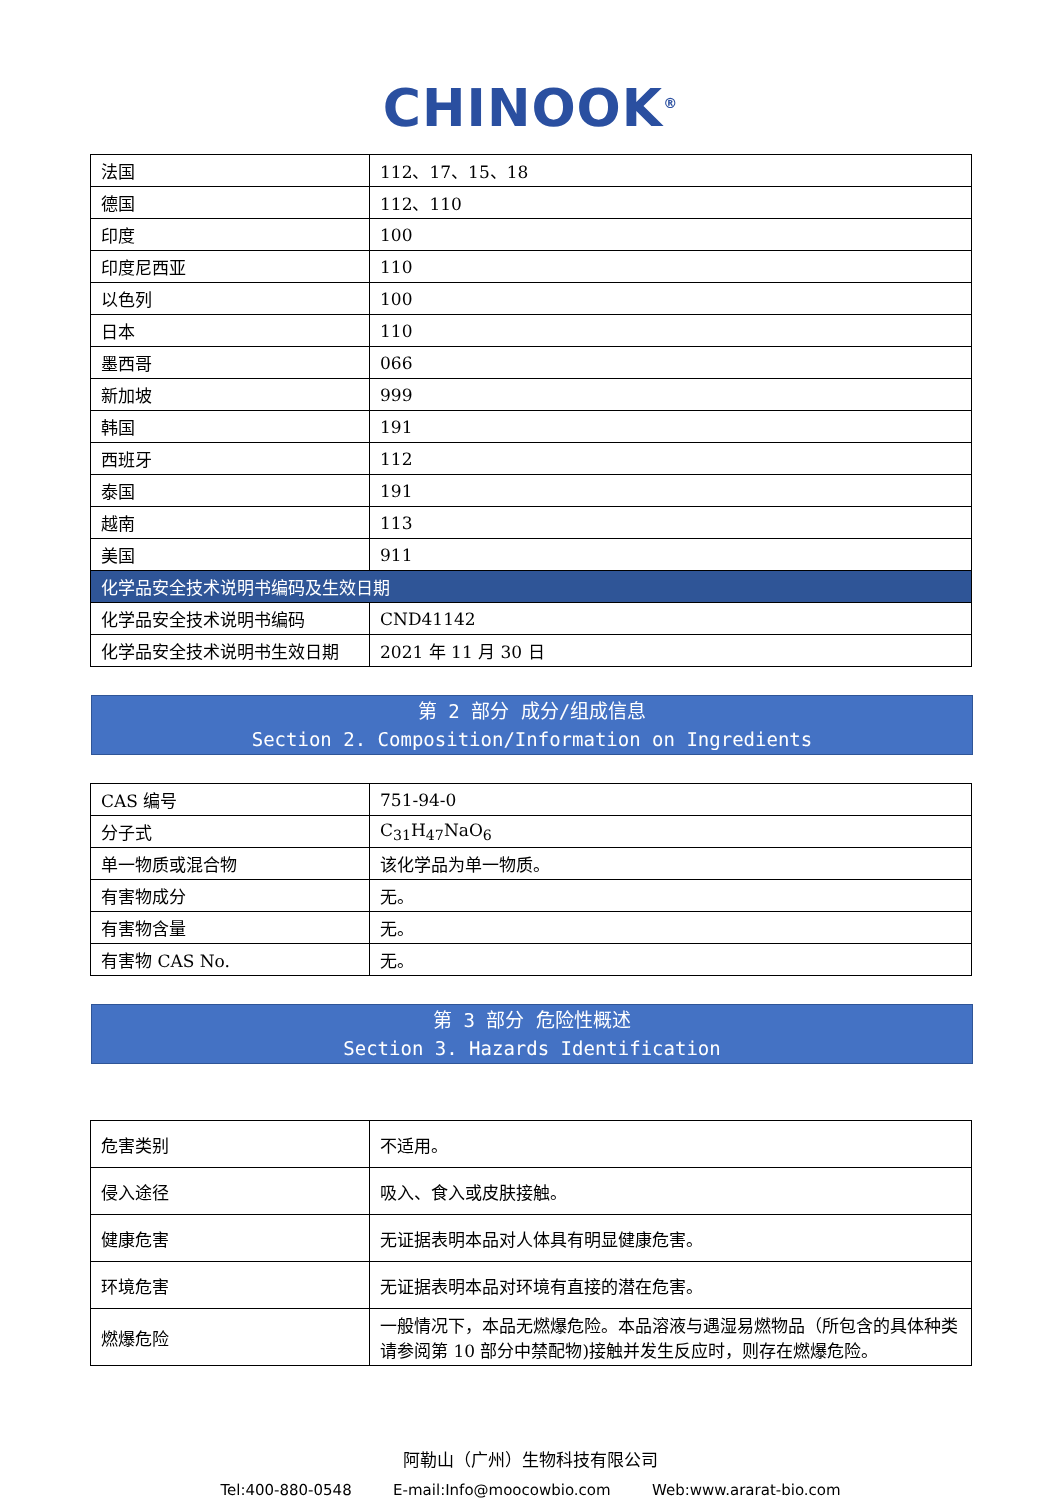CHINOOK<sup>®</sup>
| 法国 | 112、17、15、18 |
| 德国 | 112、110 |
| 印度 | 100 |
| 印度尼西亚 | 110 |
| 以色列 | 100 |
| 日本 | 110 |
| 墨西哥 | 066 |
| 新加坡 | 999 |
| 韩国 | 191 |
| 西班牙 | 112 |
| 泰国 | 191 |
| 越南 | 113 |
| 美国 | 911 |
| 化学品安全技术说明书编码及生效日期 | |
| 化学品安全技术说明书编码 | CND41142 |
| 化学品安全技术说明书生效日期 | 2021 年 11 月 30 日 |
第 2 部分 成分/组成信息
Section 2. Composition/Information on Ingredients
| CAS 编号 | 751-94-0 |
| 分子式 | C<sub>31</sub>H<sub>47</sub>NaO<sub>6</sub> |
| 单一物质或混合物 | 该化学品为单一物质。 |
| 有害物成分 | 无。 |
| 有害物含量 | 无。 |
| 有害物 CAS No. | 无。 |
第 3 部分 危险性概述
Section 3. Hazards Identification
| 危害类别 | 不适用。 |
| 侵入途径 | 吸入、食入或皮肤接触。 |
| 健康危害 | 无证据表明本品对人体具有明显健康危害。 |
| 环境危害 | 无证据表明本品对环境有直接的潜在危害。 |
| 燃爆危险 | 一般情况下，本品无燃爆危险。本品溶液与遇湿易燃物品（所包含的具体种类请参阅第 10 部分中禁配物)接触并发生反应时，则存在燃爆危险。 |
阿勒山（广州）生物科技有限公司
Tel:400-880-0548 E-mail:Info@moocowbio.com Web:www.ararat-bio.com